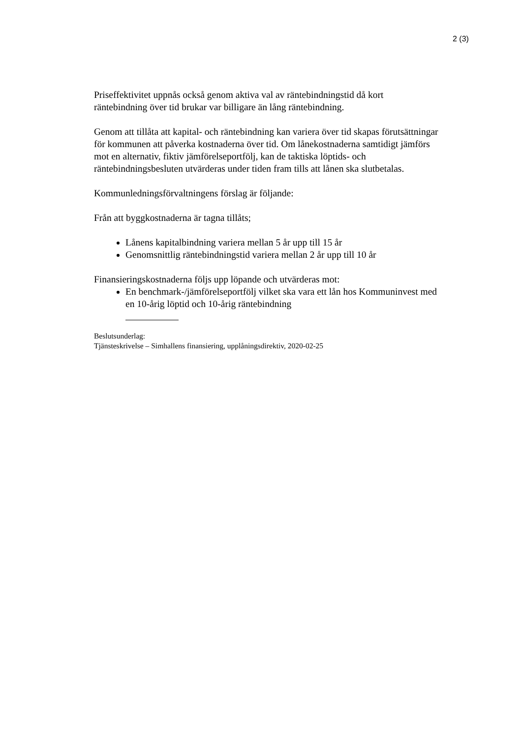2 (3)
Priseffektivitet uppnås också genom aktiva val av räntebindningstid då kort räntebindning över tid brukar var billigare än lång räntebindning.
Genom att tillåta att kapital- och räntebindning kan variera över tid skapas förutsättningar för kommunen att påverka kostnaderna över tid. Om lånekostnaderna samtidigt jämförs mot en alternativ, fiktiv jämförelseportfölj, kan de taktiska löptids- och räntebindningsbesluten utvärderas under tiden fram tills att lånen ska slutbetalas.
Kommunledningsförvaltningens förslag är följande:
Från att byggkostnaderna är tagna tillåts;
Lånens kapitalbindning variera mellan 5 år upp till 15 år
Genomsnittlig räntebindningstid variera mellan 2 år upp till 10 år
Finansieringskostnaderna följs upp löpande och utvärderas mot:
En benchmark-/jämförelseportfölj vilket ska vara ett lån hos Kommuninvest med en 10-årig löptid och 10-årig räntebindning
Beslutsunderlag:
Tjänsteskrivelse – Simhallens finansiering, upplåningsdirektiv, 2020-02-25